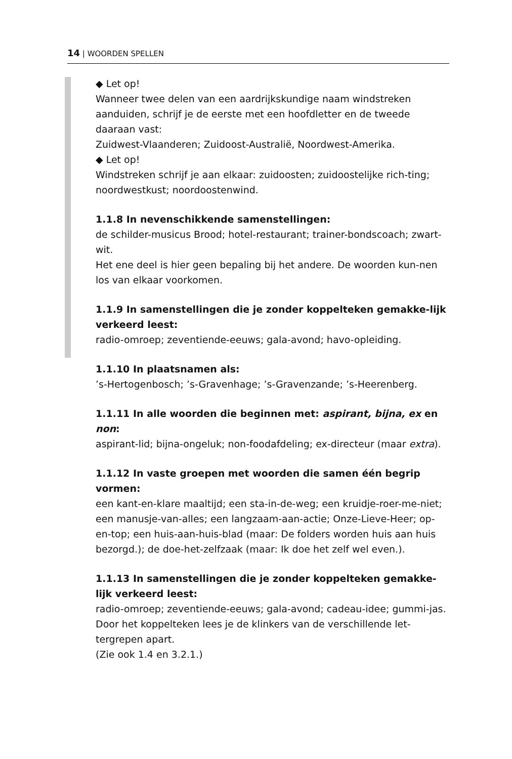14 | WOORDEN SPELLEN
◆ Let op!
Wanneer twee delen van een aardrijkskundige naam windstreken aanduiden, schrijf je de eerste met een hoofdletter en de tweede daaraan vast:
Zuidwest-Vlaanderen; Zuidoost-Australië, Noordwest-Amerika.
◆ Let op!
Windstreken schrijf je aan elkaar: zuidoosten; zuidoostelijke rich-ting; noordwestkust; noordoostenwind.
1.1.8 In nevenschikkende samenstellingen:
de schilder-musicus Brood; hotel-restaurant; trainer-bondscoach; zwart-wit.
Het ene deel is hier geen bepaling bij het andere. De woorden kun-nen los van elkaar voorkomen.
1.1.9 In samenstellingen die je zonder koppelteken gemakke-lijk verkeerd leest:
radio-omroep; zeventiende-eeuws; gala-avond; havo-opleiding.
1.1.10 In plaatsnamen als:
’s-Hertogenbosch; ’s-Gravenhage; ’s-Gravenzande; ’s-Heerenberg.
1.1.11 In alle woorden die beginnen met: aspirant, bijna, ex en non:
aspirant-lid; bijna-ongeluk; non-foodafdeling; ex-directeur (maar extra).
1.1.12 In vaste groepen met woorden die samen één begrip vormen:
een kant-en-klare maaltijd; een sta-in-de-weg; een kruidje-roer-me-niet; een manusje-van-alles; een langzaam-aan-actie; Onze-Lieve-Heer; op-en-top; een huis-aan-huis-blad (maar: De folders worden huis aan huis bezorgd.); de doe-het-zelfzaak (maar: Ik doe het zelf wel even.).
1.1.13 In samenstellingen die je zonder koppelteken gemakke-lijk verkeerd leest:
radio-omroep; zeventiende-eeuws; gala-avond; cadeau-idee; gummi-jas.
Door het koppelteken lees je de klinkers van de verschillende let-tergrepen apart.
(Zie ook 1.4 en 3.2.1.)